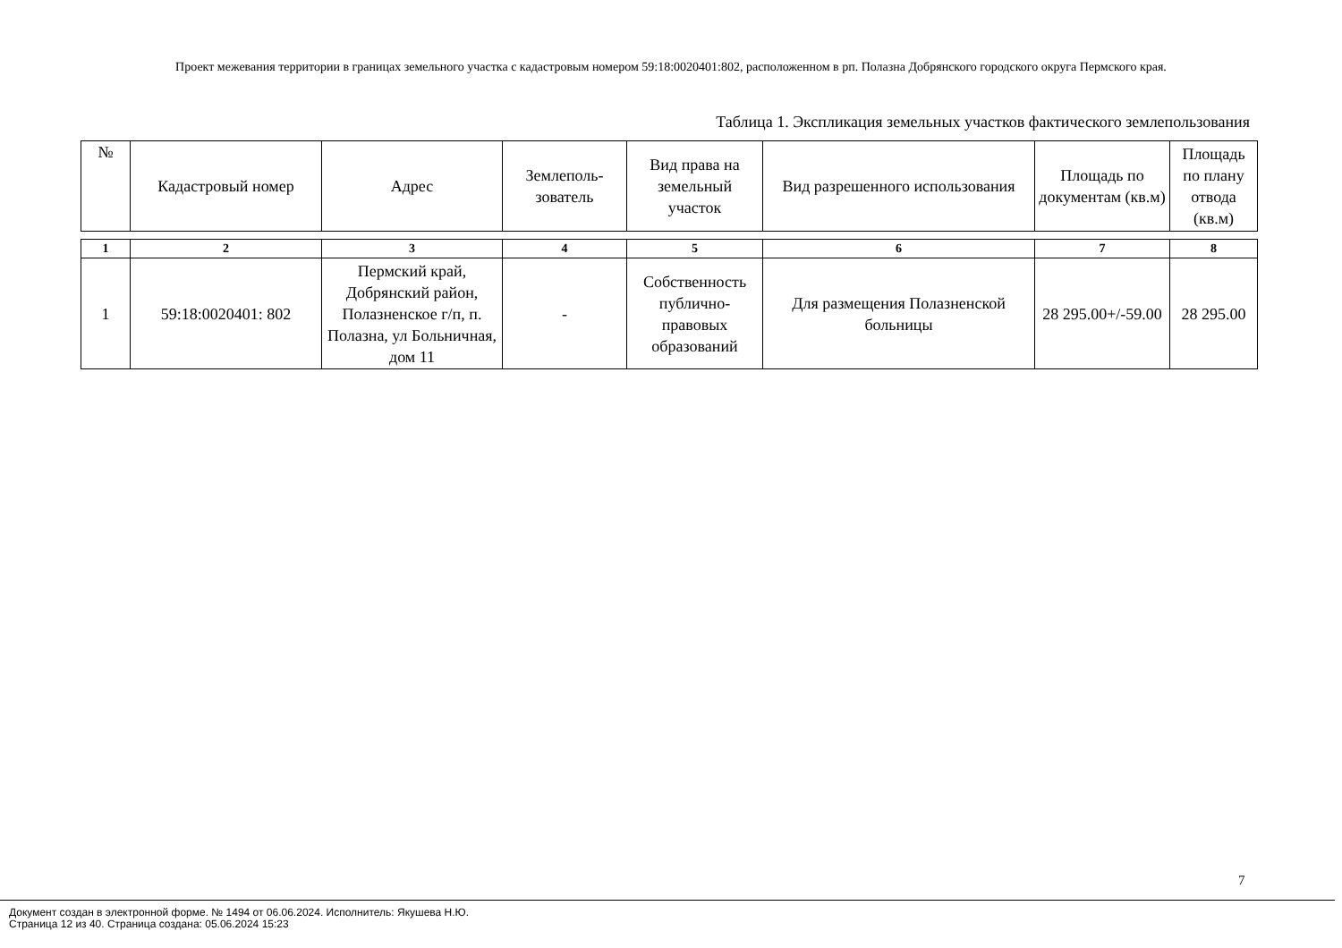Проект межевания территории в границах земельного участка с кадастровым номером 59:18:0020401:802, расположенном в рп. Полазна Добрянского городского округа Пермского края.
Таблица 1. Экспликация земельных участков фактического землепользования
| № | Кадастровый номер | Адрес | Землеполь- зователь | Вид права на земельный участок | Вид разрешенного использования | Площадь по документам (кв.м) | Площадь по плану отвода (кв.м) |
| --- | --- | --- | --- | --- | --- | --- | --- |
| 1 | 2 | 3 | 4 | 5 | 6 | 7 | 8 |
| 1 | 59:18:0020401: 802 | Пермский край, Добрянский район, Полазненское г/п, п. Полазна, ул Больничная, дом 11 | - | Собственность публично-правовых образований | Для размещения Полазненской больницы | 28 295.00+/-59.00 | 28 295.00 |
7
Документ создан в электронной форме. № 1494 от 06.06.2024. Исполнитель: Якушева Н.Ю.
Страница 12 из 40. Страница создана: 05.06.2024 15:23